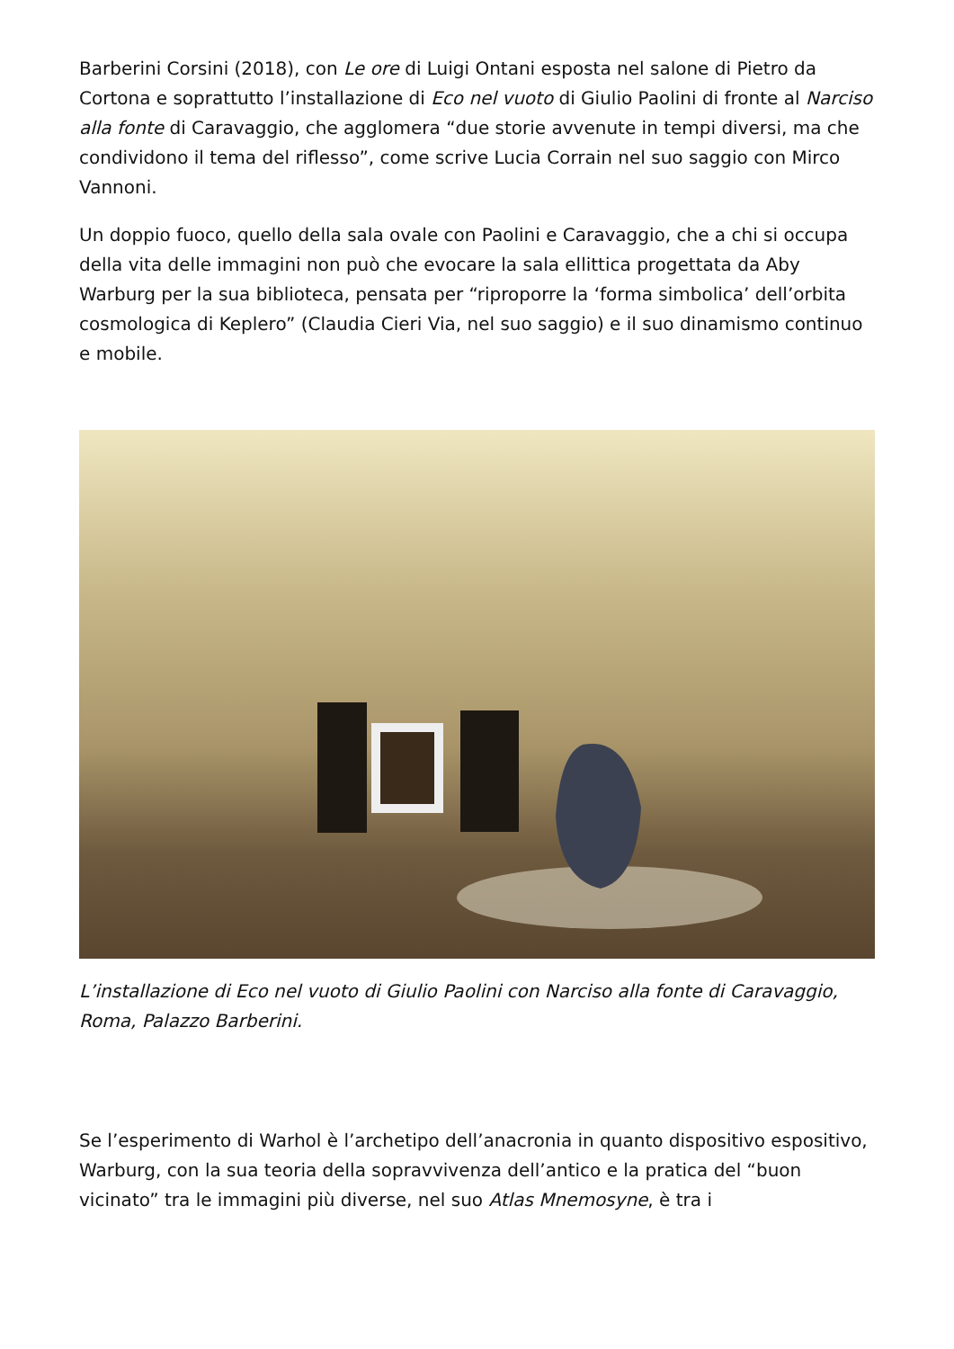Barberini Corsini (2018), con Le ore di Luigi Ontani esposta nel salone di Pietro da Cortona e soprattutto l’installazione di Eco nel vuoto di Giulio Paolini di fronte al Narciso alla fonte di Caravaggio, che agglomera “due storie avvenute in tempi diversi, ma che condividono il tema del riflesso”, come scrive Lucia Corrain nel suo saggio con Mirco Vannoni.
Un doppio fuoco, quello della sala ovale con Paolini e Caravaggio, che a chi si occupa della vita delle immagini non può che evocare la sala ellittica progettata da Aby Warburg per la sua biblioteca, pensata per “riproporre la ‘forma simbolica’ dell’orbita cosmologica di Keplero” (Claudia Cieri Via, nel suo saggio) e il suo dinamismo continuo e mobile.
L’installazione di Eco nel vuoto di Giulio Paolini con Narciso alla fonte di Caravaggio, Roma, Palazzo Barberini.
Se l’esperimento di Warhol è l’archetipo dell’anacronia in quanto dispositivo espositivo, Warburg, con la sua teoria della sopravvivenza dell’antico e la pratica del “buon vicinato” tra le immagini più diverse, nel suo Atlas Mnemosyne, è tra i